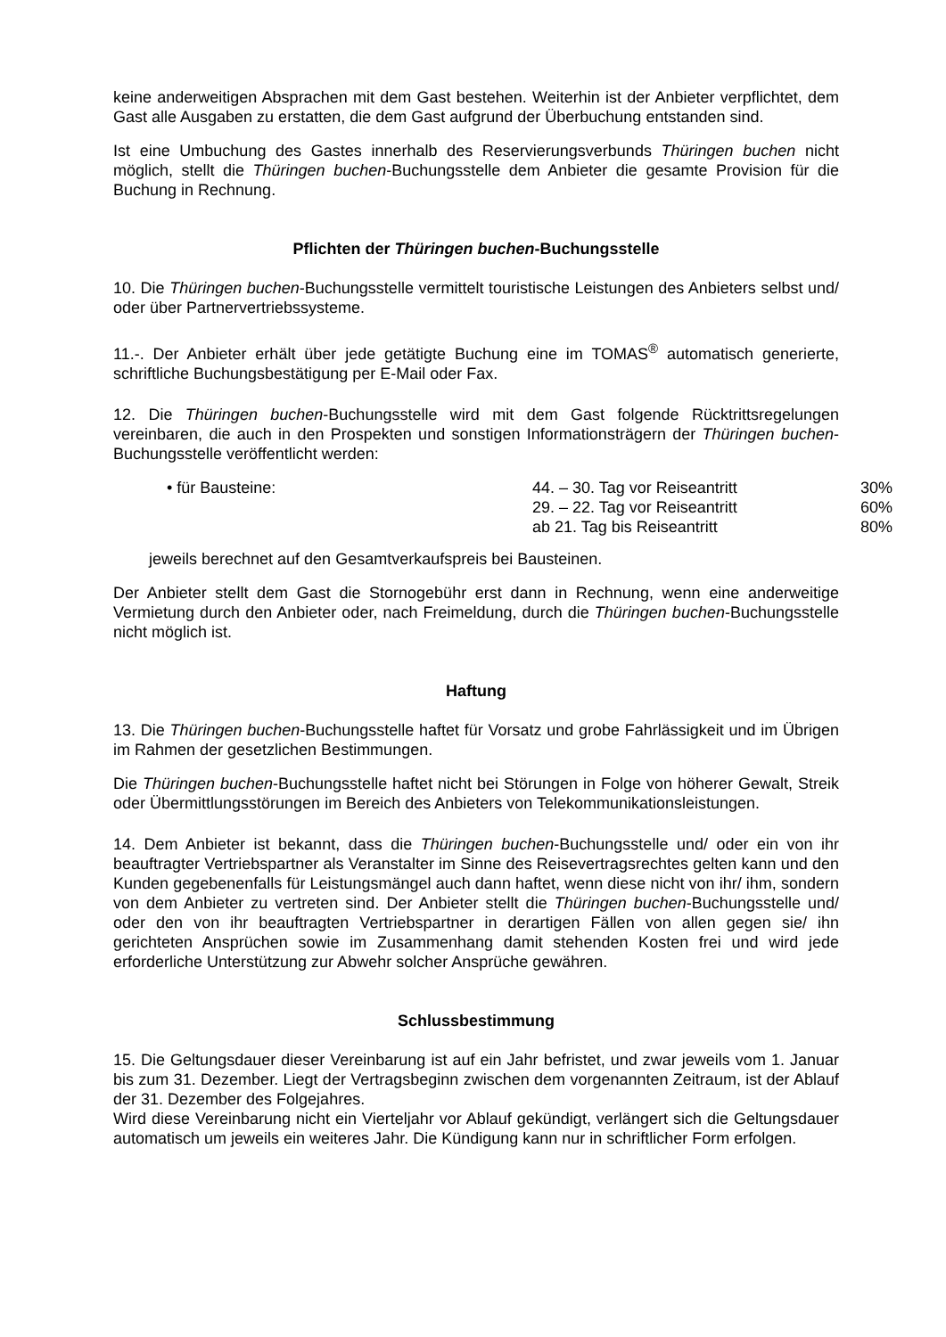keine anderweitigen Absprachen mit dem Gast bestehen. Weiterhin ist der Anbieter verpflichtet, dem Gast alle Ausgaben zu erstatten, die dem Gast aufgrund der Überbuchung entstanden sind.
Ist eine Umbuchung des Gastes innerhalb des Reservierungsverbunds Thüringen buchen nicht möglich, stellt die Thüringen buchen-Buchungsstelle dem Anbieter die gesamte Provision für die Buchung in Rechnung.
Pflichten der Thüringen buchen-Buchungsstelle
10. Die Thüringen buchen-Buchungsstelle vermittelt touristische Leistungen des Anbieters selbst und/ oder über Partnervertriebssysteme.
11.-. Der Anbieter erhält über jede getätigte Buchung eine im TOMAS<sup>®</sup> automatisch generierte, schriftliche Buchungsbestätigung per E-Mail oder Fax.
12. Die Thüringen buchen-Buchungsstelle wird mit dem Gast folgende Rücktrittsregelungen vereinbaren, die auch in den Prospekten und sonstigen Informationsträgern der Thüringen buchen-Buchungsstelle veröffentlicht werden:
| • für Bausteine: | 44. – 30. Tag vor Reiseantritt | 30% |
| | 29. – 22. Tag vor Reiseantritt | 60% |
| | ab 21. Tag bis Reiseantritt | 80% |
jeweils berechnet auf den Gesamtverkaufspreis bei Bausteinen.
Der Anbieter stellt dem Gast die Stornogebühr erst dann in Rechnung, wenn eine anderweitige Vermietung durch den Anbieter oder, nach Freimeldung, durch die Thüringen buchen-Buchungsstelle nicht möglich ist.
Haftung
13. Die Thüringen buchen-Buchungsstelle haftet für Vorsatz und grobe Fahrlässigkeit und im Übrigen im Rahmen der gesetzlichen Bestimmungen.
Die Thüringen buchen-Buchungsstelle haftet nicht bei Störungen in Folge von höherer Gewalt, Streik oder Übermittlungsstörungen im Bereich des Anbieters von Telekommunikationsleistungen.
14. Dem Anbieter ist bekannt, dass die Thüringen buchen-Buchungsstelle und/ oder ein von ihr beauftragter Vertriebspartner als Veranstalter im Sinne des Reisevertragsrechtes gelten kann und den Kunden gegebenenfalls für Leistungsmängel auch dann haftet, wenn diese nicht von ihr/ ihm, sondern von dem Anbieter zu vertreten sind. Der Anbieter stellt die Thüringen buchen-Buchungsstelle und/ oder den von ihr beauftragten Vertriebspartner in derartigen Fällen von allen gegen sie/ ihn gerichteten Ansprüchen sowie im Zusammenhang damit stehenden Kosten frei und wird jede erforderliche Unterstützung zur Abwehr solcher Ansprüche gewähren.
Schlussbestimmung
15. Die Geltungsdauer dieser Vereinbarung ist auf ein Jahr befristet, und zwar jeweils vom 1. Januar bis zum 31. Dezember. Liegt der Vertragsbeginn zwischen dem vorgenannten Zeitraum, ist der Ablauf der 31. Dezember des Folgejahres.
Wird diese Vereinbarung nicht ein Vierteljahr vor Ablauf gekündigt, verlängert sich die Geltungsdauer automatisch um jeweils ein weiteres Jahr. Die Kündigung kann nur in schriftlicher Form erfolgen.